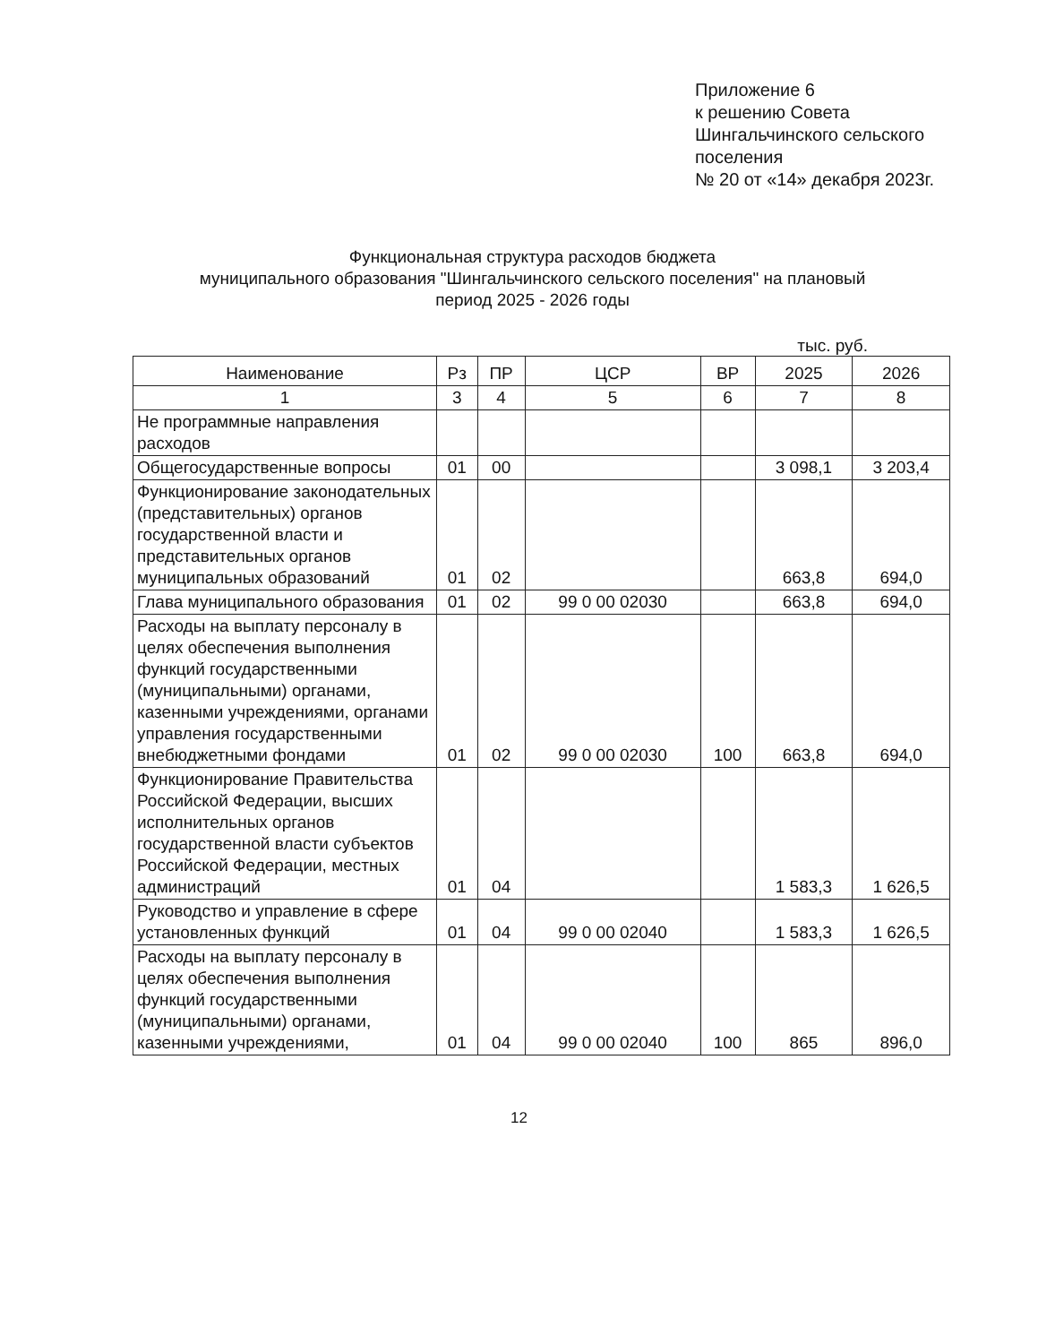Приложение 6
к решению Совета
Шингальчинского сельского
поселения
№ 20 от «14» декабря 2023г.
Функциональная структура расходов бюджета
муниципального образования "Шингальчинского сельского поселения" на плановый
период 2025 - 2026 годы
тыс. руб.
| Наименование | Рз | ПР | ЦСР | ВР | 2025 | 2026 |
| --- | --- | --- | --- | --- | --- | --- |
| 1 | 3 | 4 | 5 | 6 | 7 | 8 |
| Не программные направления расходов | | | | | | |
| Общегосударственные вопросы | 01 | 00 | | | 3 098,1 | 3 203,4 |
| Функционирование законодательных (представительных) органов государственной власти и представительных органов муниципальных образований | 01 | 02 | | | 663,8 | 694,0 |
| Глава муниципального образования | 01 | 02 | 99 0 00 02030 | | 663,8 | 694,0 |
| Расходы на выплату персоналу в целях обеспечения выполнения функций государственными (муниципальными) органами, казенными учреждениями, органами управления государственными внебюджетными фондами | 01 | 02 | 99 0 00 02030 | 100 | 663,8 | 694,0 |
| Функционирование Правительства Российской Федерации, высших исполнительных органов государственной власти субъектов Российской Федерации, местных администраций | 01 | 04 | | | 1 583,3 | 1 626,5 |
| Руководство и управление в сфере установленных функций | 01 | 04 | 99 0 00 02040 | | 1 583,3 | 1 626,5 |
| Расходы на выплату персоналу в целях обеспечения выполнения функций государственными (муниципальными) органами, казенными учреждениями, | 01 | 04 | 99 0 00 02040 | 100 | 865 | 896,0 |
12